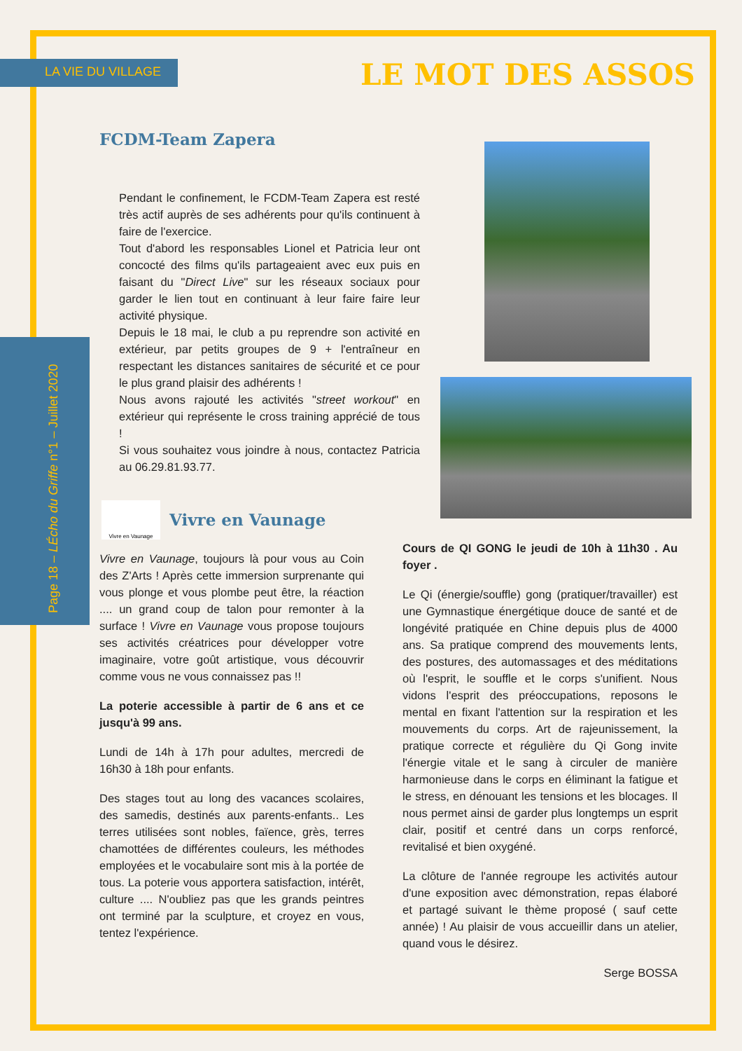LA VIE DU VILLAGE LE MOT DES ASSOS
Page 18 – LÉcho du Griffe n°1 – Juillet 2020
FCDM-Team Zapera
Pendant le confinement, le FCDM-Team Zapera est resté très actif auprès de ses adhérents pour qu'ils continuent à faire de l'exercice.
Tout d'abord les responsables Lionel et Patricia leur ont concocté des films qu'ils partageaient avec eux puis en faisant du "Direct Live" sur les réseaux sociaux pour garder le lien tout en continuant à leur faire faire leur activité physique.
Depuis le 18 mai, le club a pu reprendre son activité en extérieur, par petits groupes de 9 + l'entraîneur en respectant les distances sanitaires de sécurité et ce pour le plus grand plaisir des adhérents !
Nous avons rajouté les activités "street workout" en extérieur qui représente le cross training apprécié de tous !
Si vous souhaitez vous joindre à nous, contactez Patricia au 06.29.81.93.77.
Vivre en Vaunage
Vivre en Vaunage
Vivre en Vaunage, toujours là pour vous au Coin des Z'Arts ! Après cette immersion surprenante qui vous plonge et vous plombe peut être, la réaction .... un grand coup de talon pour remonter à la surface ! Vivre en Vaunage vous propose toujours ses activités créatrices pour développer votre imaginaire, votre goût artistique, vous découvrir comme vous ne vous connaissez pas !!
La poterie accessible à partir de 6 ans et ce jusqu'à 99 ans.
Lundi de 14h à 17h pour adultes, mercredi de 16h30 à 18h pour enfants.
Des stages tout au long des vacances scolaires, des samedis, destinés aux parents-enfants.. Les terres utilisées sont nobles, faïence, grès, terres chamottées de différentes couleurs, les méthodes employées et le vocabulaire sont mis à la portée de tous. La poterie vous apportera satisfaction, intérêt, culture .... N'oubliez pas que les grands peintres ont terminé par la sculpture, et croyez en vous, tentez l'expérience.
Cours de QI GONG le jeudi de 10h à 11h30 . Au foyer .
Le Qi (énergie/souffle) gong (pratiquer/travailler) est une Gymnastique énergétique douce de santé et de longévité pratiquée en Chine depuis plus de 4000 ans. Sa pratique comprend des mouvements lents, des postures, des automassages et des méditations où l'esprit, le souffle et le corps s'unifient. Nous vidons l'esprit des préoccupations, reposons le mental en fixant l'attention sur la respiration et les mouvements du corps. Art de rajeunissement, la pratique correcte et régulière du Qi Gong invite l'énergie vitale et le sang à circuler de manière harmonieuse dans le corps en éliminant la fatigue et le stress, en dénouant les tensions et les blocages. Il nous permet ainsi de garder plus longtemps un esprit clair, positif et centré dans un corps renforcé, revitalisé et bien oxygéné.
La clôture de l'année regroupe les activités autour d'une exposition avec démonstration, repas élaboré et partagé suivant le thème proposé ( sauf cette année) ! Au plaisir de vous accueillir dans un atelier, quand vous le désirez.
Serge BOSSA